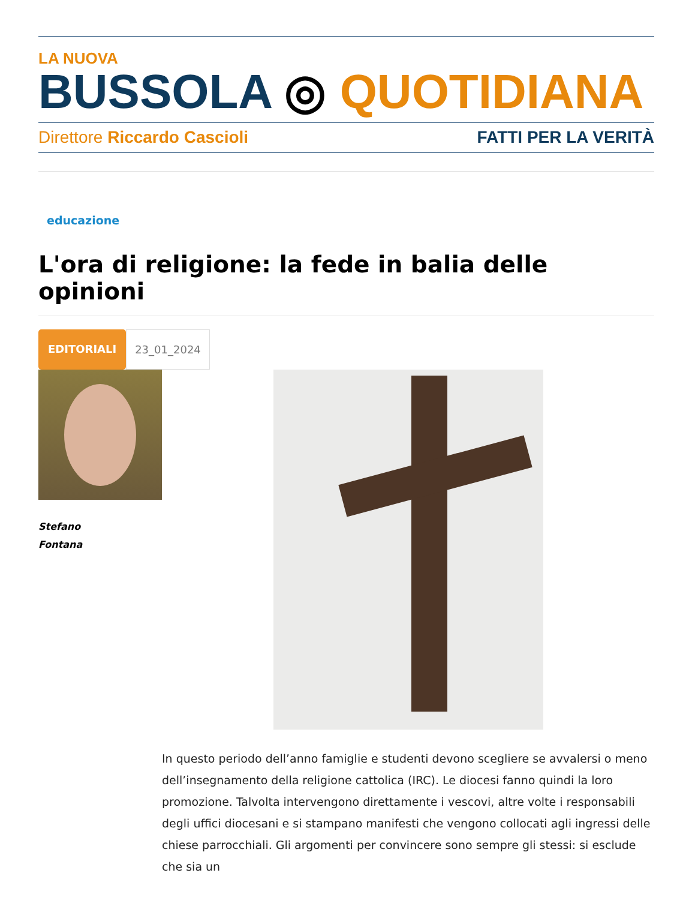LA NUOVA
BUSSOLA ◎ QUOTIDIANA
Direttore Riccardo Cascioli FATTI PER LA VERITÀ
educazione
L'ora di religione: la fede in balia delle opinioni
EDITORIALI 23_01_2024
Stefano
Fontana
In questo periodo dell’anno famiglie e studenti devono scegliere se avvalersi o meno dell’insegnamento della religione cattolica (IRC). Le diocesi fanno quindi la loro promozione. Talvolta intervengono direttamente i vescovi, altre volte i responsabili degli uffici diocesani e si stampano manifesti che vengono collocati agli ingressi delle chiese parrocchiali. Gli argomenti per convincere sono sempre gli stessi: si esclude che sia un